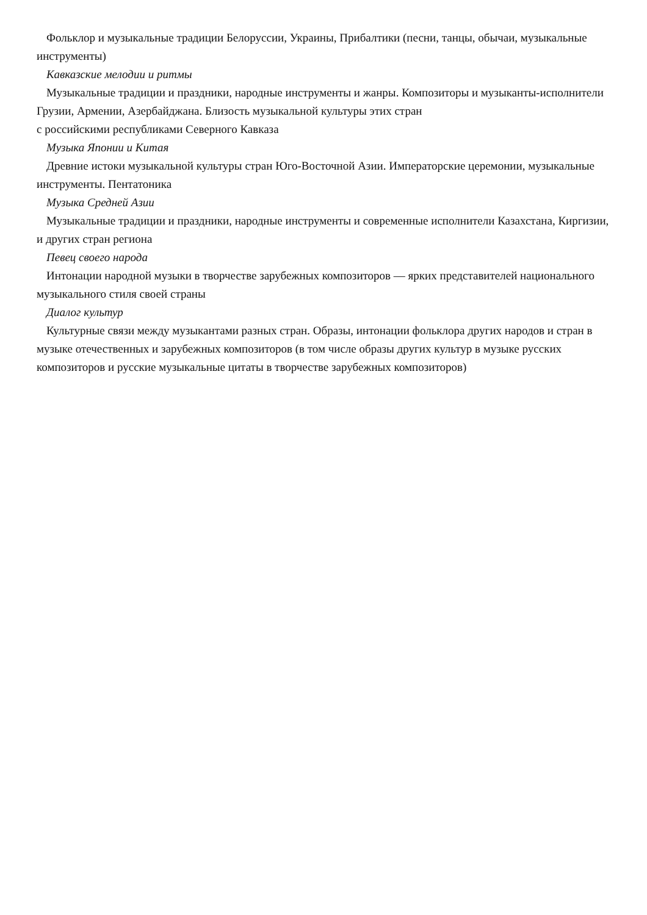Фольклор и музыкальные традиции Белоруссии, Украины, Прибалтики (песни, танцы, обычаи, музыкальные инструменты)
Кавказские мелодии и ритмы
Музыкальные традиции и праздники, народные инструменты и жанры. Композиторы и музыканты-исполнители Грузии, Армении, Азербайджана. Близость музыкальной культуры этих стран
с российскими республиками Северного Кавказа
Музыка Японии и Китая
Древние истоки музыкальной культуры стран Юго-Восточной Азии. Императорские церемонии, музыкальные инструменты. Пентатоника
Музыка Средней Азии
Музыкальные традиции и праздники, народные инструменты и современные исполнители Казахстана, Киргизии, и других стран региона
Певец своего народа
Интонации народной музыки в творчестве зарубежных композиторов — ярких представителей национального музыкального стиля своей страны
Диалог культур
Культурные связи между музыкантами разных стран. Образы, интонации фольклора других народов и стран в музыке отечественных и зарубежных композиторов (в том числе образы других культур в музыке русских композиторов и русские музыкальные цитаты в творчестве зарубежных композиторов)